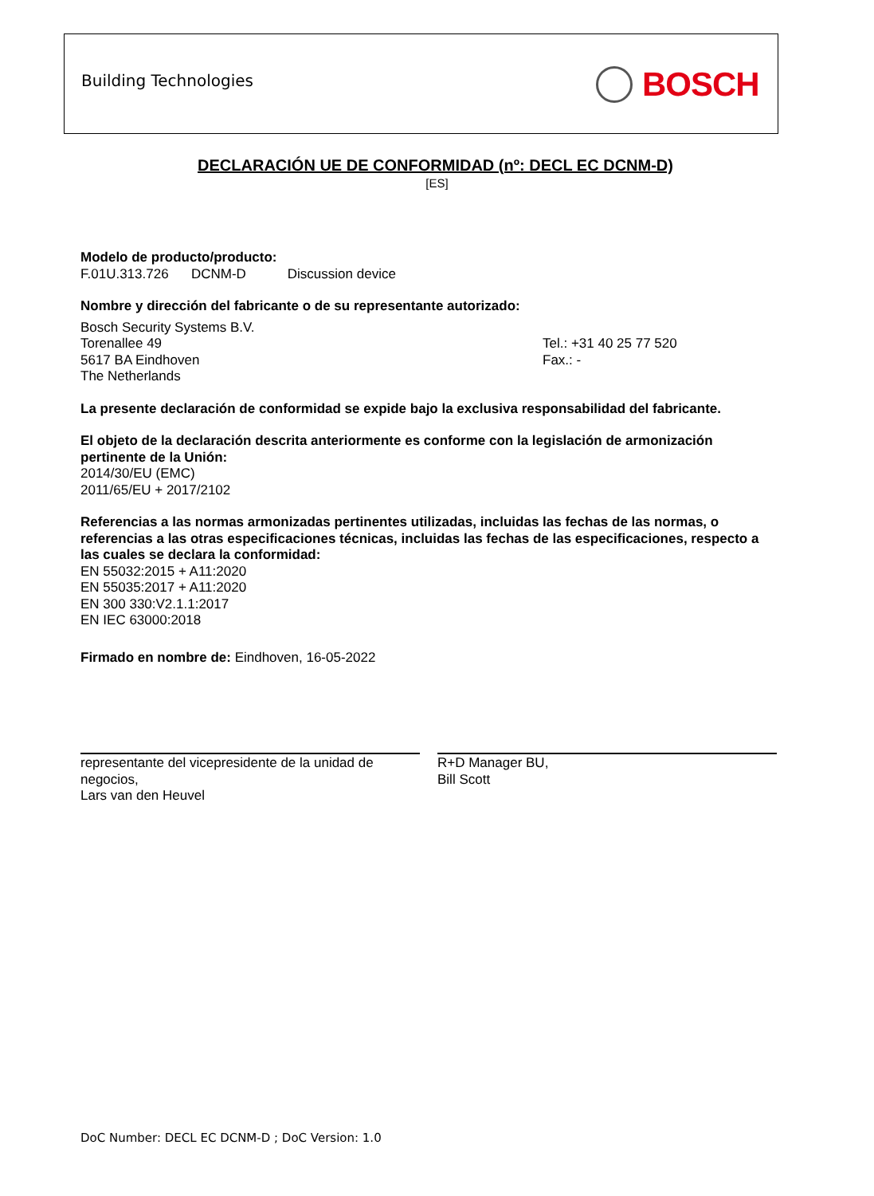Building Technologies BOSCH
DECLARACIÓN UE DE CONFORMIDAD (nº: DECL EC DCNM-D)
[ES]
Modelo de producto/producto:
F.01U.313.726 DCNM-D Discussion device
Nombre y dirección del fabricante o de su representante autorizado:
Bosch Security Systems B.V.
Torenallee 49 Tel.: +31 40 25 77 520
5617 BA Eindhoven Fax.: -
The Netherlands
La presente declaración de conformidad se expide bajo la exclusiva responsabilidad del fabricante.
El objeto de la declaración descrita anteriormente es conforme con la legislación de armonización pertinente de la Unión:
2014/30/EU (EMC)
2011/65/EU + 2017/2102
Referencias a las normas armonizadas pertinentes utilizadas, incluidas las fechas de las normas, o referencias a las otras especificaciones técnicas, incluidas las fechas de las especificaciones, respecto a las cuales se declara la conformidad:
EN 55032:2015 + A11:2020
EN 55035:2017 + A11:2020
EN 300 330:V2.1.1:2017
EN IEC 63000:2018
Firmado en nombre de: Eindhoven, 16-05-2022
representante del vicepresidente de la unidad de negocios,
Lars van den Heuvel
R+D Manager BU,
Bill Scott
DoC Number: DECL EC DCNM-D ; DoC Version: 1.0